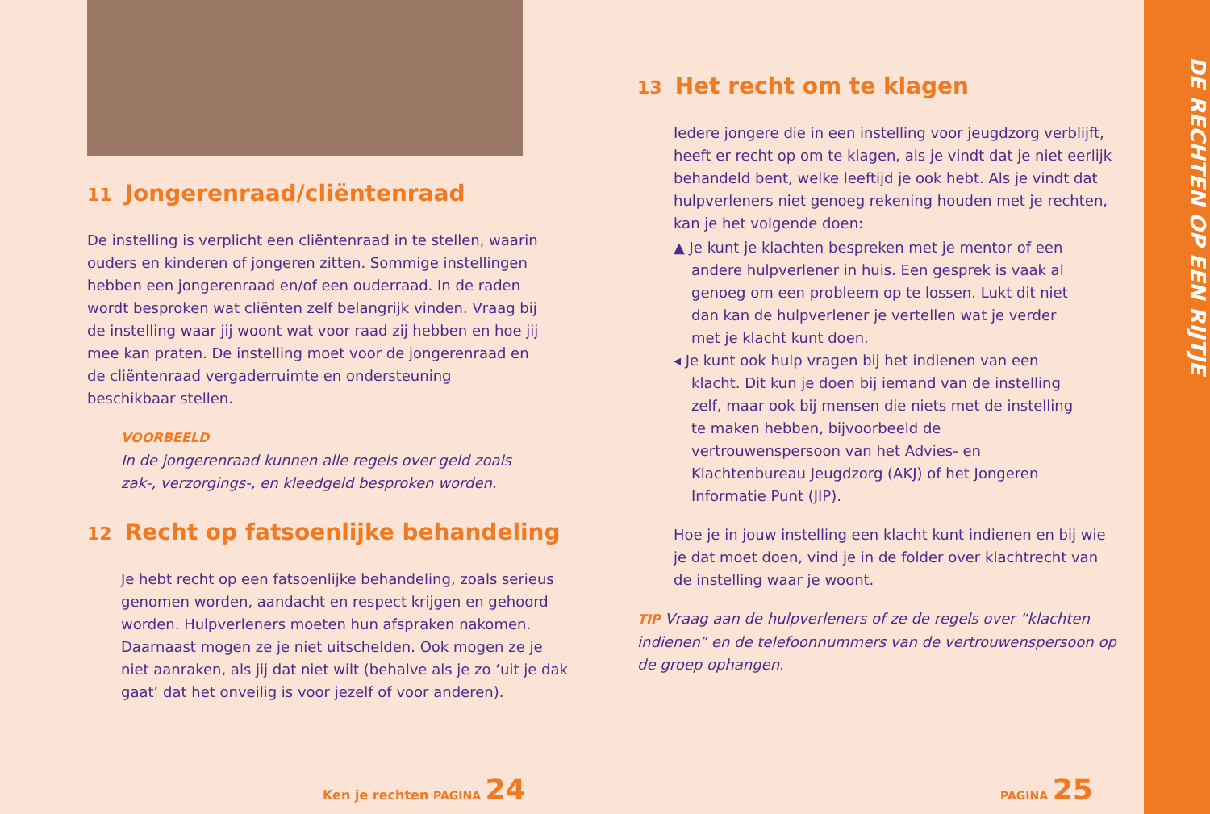11 Jongerenraad/cliëntenraad
De instelling is verplicht een cliëntenraad in te stellen, waarin ouders en kinderen of jongeren zitten. Sommige instellingen hebben een jongerenraad en/of een ouderraad. In de raden wordt besproken wat cliënten zelf belangrijk vinden. Vraag bij de instelling waar jij woont wat voor raad zij hebben en hoe jij mee kan praten. De instelling moet voor de jongerenraad en de cliëntenraad vergaderruimte en ondersteuning beschikbaar stellen.
VOORBEELD
In de jongerenraad kunnen alle regels over geld zoals zak-, verzorgings-, en kleedgeld besproken worden.
12 Recht op fatsoenlijke behandeling
Je hebt recht op een fatsoenlijke behandeling, zoals serieus genomen worden, aandacht en respect krijgen en gehoord worden. Hulpverleners moeten hun afspraken nakomen. Daarnaast mogen ze je niet uitschelden. Ook mogen ze je niet aanraken, als jij dat niet wilt (behalve als je zo ‘uit je dak gaat’ dat het onveilig is voor jezelf of voor anderen).
Ken je rechten PAGINA 24
13 Het recht om te klagen
Iedere jongere die in een instelling voor jeugdzorg verblijft, heeft er recht op om te klagen, als je vindt dat je niet eerlijk behandeld bent, welke leeftijd je ook hebt. Als je vindt dat hulpverleners niet genoeg rekening houden met je rechten, kan je het volgende doen:
▲ Je kunt je klachten bespreken met je mentor of een andere hulpverlener in huis. Een gesprek is vaak al genoeg om een probleem op te lossen. Lukt dit niet dan kan de hulpverlener je vertellen wat je verder met je klacht kunt doen.
◂ Je kunt ook hulp vragen bij het indienen van een klacht. Dit kun je doen bij iemand van de instelling zelf, maar ook bij mensen die niets met de instelling te maken hebben, bijvoorbeeld de vertrouwenspersoon van het Advies- en Klachtenbureau Jeugdzorg (AKJ) of het Jongeren Informatie Punt (JIP).
Hoe je in jouw instelling een klacht kunt indienen en bij wie je dat moet doen, vind je in de folder over klachtrecht van de instelling waar je woont.
TIP Vraag aan de hulpverleners of ze de regels over “klachten indienen” en de telefoonnummers van de vertrouwenspersoon op de groep ophangen.
PAGINA 25
DE RECHTEN OP EEN RIJTJE